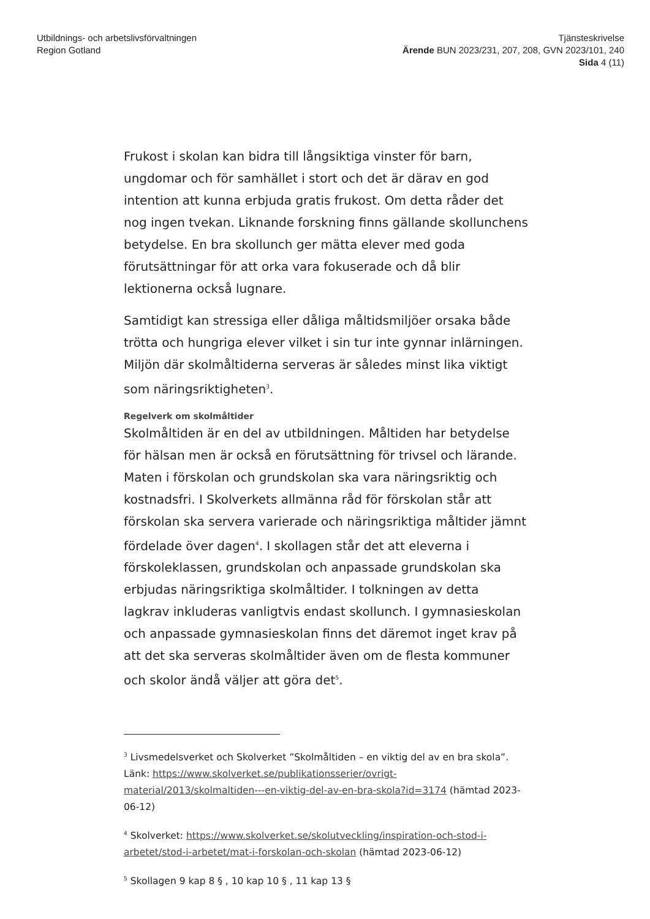Utbildnings- och arbetslivsförvaltningen
Region Gotland
Tjänsteskrivelse
Ärende BUN 2023/231, 207, 208, GVN 2023/101, 240
Sida 4 (11)
Frukost i skolan kan bidra till långsiktiga vinster för barn, ungdomar och för samhället i stort och det är därav en god intention att kunna erbjuda gratis frukost. Om detta råder det nog ingen tvekan. Liknande forskning finns gällande skollunchens betydelse. En bra skollunch ger mätta elever med goda förutsättningar för att orka vara fokuserade och då blir lektionerna också lugnare.
Samtidigt kan stressiga eller dåliga måltidsmiljöer orsaka både trötta och hungriga elever vilket i sin tur inte gynnar inlärningen. Miljön där skolmåltiderna serveras är således minst lika viktigt som näringsriktigheten<sup>3</sup>.
Regelverk om skolmåltider
Skolmåltiden är en del av utbildningen. Måltiden har betydelse för hälsan men är också en förutsättning för trivsel och lärande. Maten i förskolan och grundskolan ska vara näringsriktig och kostnadsfri. I Skolverkets allmänna råd för förskolan står att förskolan ska servera varierade och näringsriktiga måltider jämnt fördelade över dagen<sup>4</sup>. I skollagen står det att eleverna i förskoleklassen, grundskolan och anpassade grundskolan ska erbjudas näringsriktiga skolmåltider. I tolkningen av detta lagkrav inkluderas vanligtvis endast skollunch. I gymnasieskolan och anpassade gymnasieskolan finns det däremot inget krav på att det ska serveras skolmåltider även om de flesta kommuner och skolor ändå väljer att göra det<sup>5</sup>.
<sup>3</sup> Livsmedelsverket och Skolverket ”Skolmåltiden – en viktig del av en bra skola”. Länk: https://www.skolverket.se/publikationsserier/ovrigt-material/2013/skolmaltiden---en-viktig-del-av-en-bra-skola?id=3174 (hämtad 2023-06-12)
<sup>4</sup> Skolverket: https://www.skolverket.se/skolutveckling/inspiration-och-stod-i-arbetet/stod-i-arbetet/mat-i-forskolan-och-skolan (hämtad 2023-06-12)
<sup>5</sup> Skollagen 9 kap 8 § , 10 kap 10 § , 11 kap 13 §